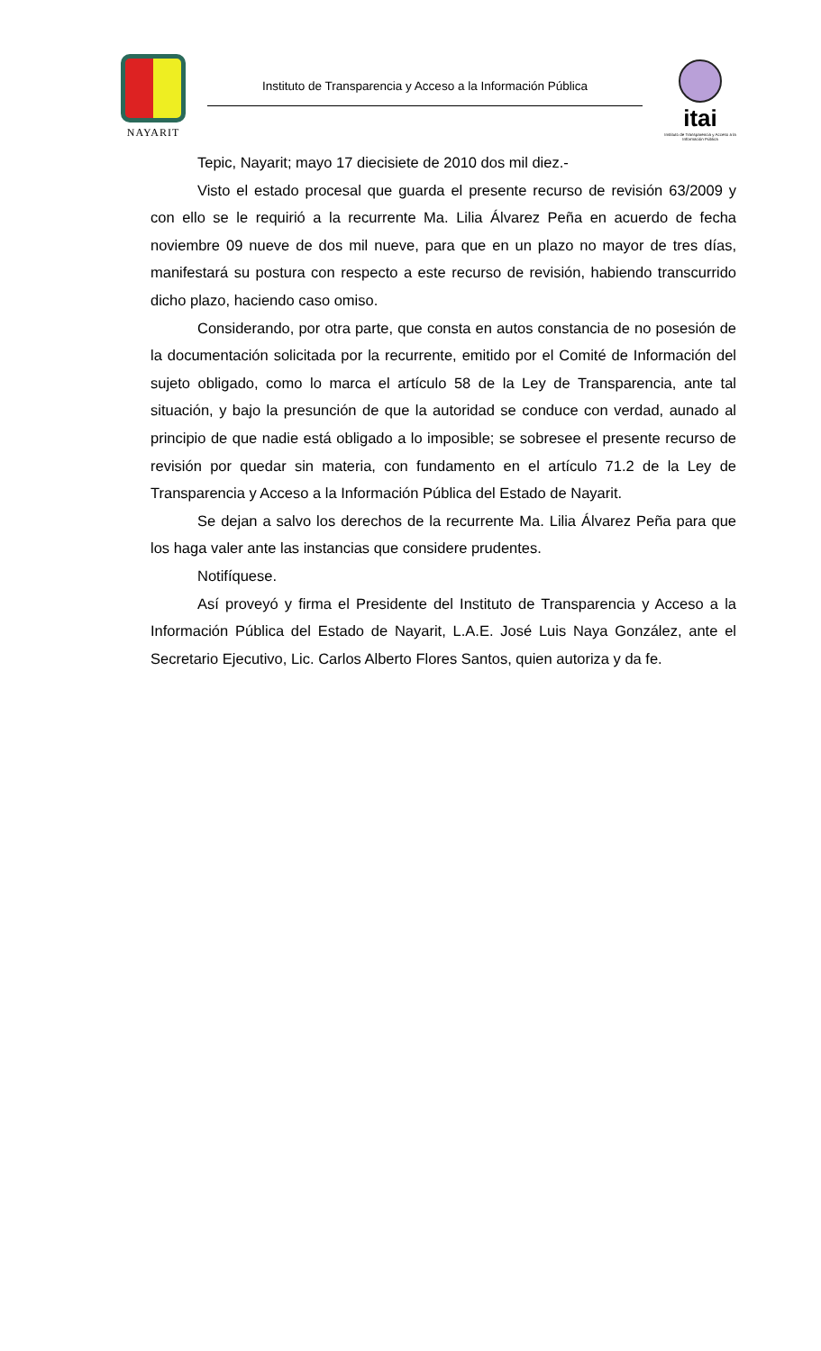NAYARIT
Instituto de Transparencia y Acceso a la Información Pública
itai
Instituto de Transparencia y Acceso a la Información Pública
Tepic, Nayarit; mayo 17 diecisiete de 2010 dos mil diez.-
Visto el estado procesal que guarda el presente recurso de revisión 63/2009 y con ello se le requirió a la recurrente Ma. Lilia Álvarez Peña en acuerdo de fecha noviembre 09 nueve de dos mil nueve, para que en un plazo no mayor de tres días, manifestará su postura con respecto a este recurso de revisión, habiendo transcurrido dicho plazo, haciendo caso omiso.
Considerando, por otra parte, que consta en autos constancia de no posesión de la documentación solicitada por la recurrente, emitido por el Comité de Información del sujeto obligado, como lo marca el artículo 58 de la Ley de Transparencia, ante tal situación, y bajo la presunción de que la autoridad se conduce con verdad, aunado al principio de que nadie está obligado a lo imposible; se sobresee el presente recurso de revisión por quedar sin materia, con fundamento en el artículo 71.2 de la Ley de Transparencia y Acceso a la Información Pública del Estado de Nayarit.
Se dejan a salvo los derechos de la recurrente Ma. Lilia Álvarez Peña para que los haga valer ante las instancias que considere prudentes.
Notifíquese.
Así proveyó y firma el Presidente del Instituto de Transparencia y Acceso a la Información Pública del Estado de Nayarit, L.A.E. José Luis Naya González, ante el Secretario Ejecutivo, Lic. Carlos Alberto Flores Santos, quien autoriza y da fe.